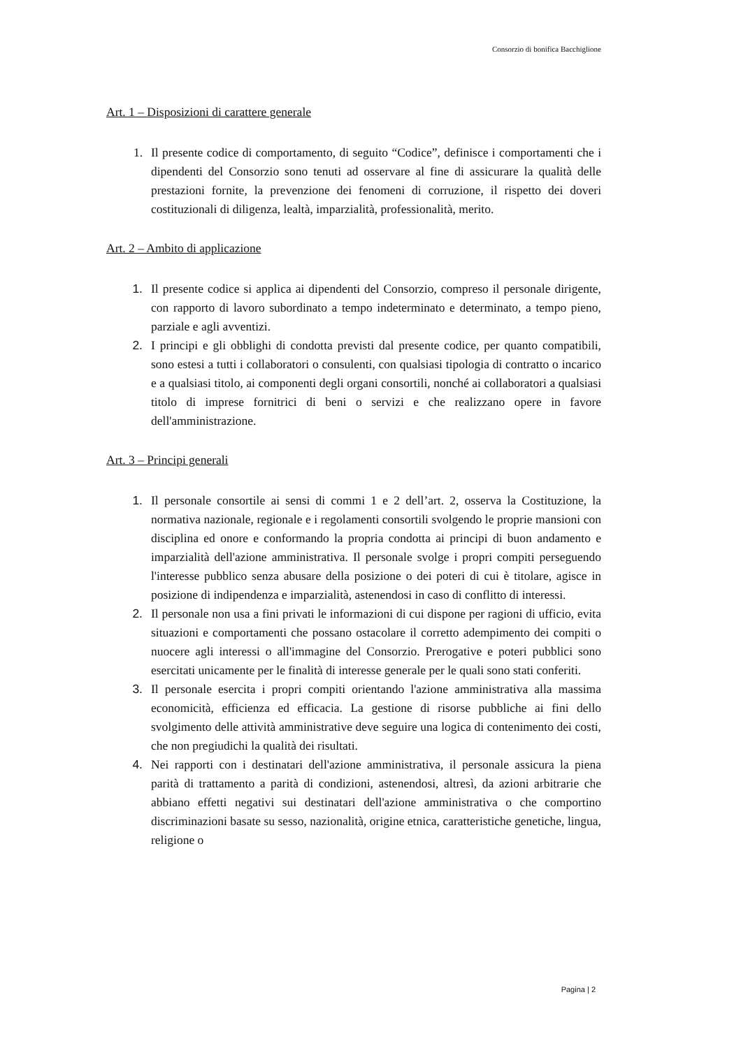Consorzio di bonifica Bacchiglione
Art. 1 – Disposizioni di carattere generale
1. Il presente codice di comportamento, di seguito “Codice”, definisce i comportamenti che i dipendenti del Consorzio sono tenuti ad osservare al fine di assicurare la qualità delle prestazioni fornite, la prevenzione dei fenomeni di corruzione, il rispetto dei doveri costituzionali di diligenza, lealtà, imparzialità, professionalità, merito.
Art. 2 – Ambito di applicazione
1. Il presente codice si applica ai dipendenti del Consorzio, compreso il personale dirigente, con rapporto di lavoro subordinato a tempo indeterminato e determinato, a tempo pieno, parziale e agli avventizi.
2. I principi e gli obblighi di condotta previsti dal presente codice, per quanto compatibili, sono estesi a tutti i collaboratori o consulenti, con qualsiasi tipologia di contratto o incarico e a qualsiasi titolo, ai componenti degli organi consortili, nonché ai collaboratori a qualsiasi titolo di imprese fornitrici di beni o servizi e che realizzano opere in favore dell'amministrazione.
Art. 3 – Principi generali
1. Il personale consortile ai sensi di commi 1 e 2 dell’art. 2, osserva la Costituzione, la normativa nazionale, regionale e i regolamenti consortili svolgendo le proprie mansioni con disciplina ed onore e conformando la propria condotta ai principi di buon andamento e imparzialità dell'azione amministrativa. Il personale svolge i propri compiti perseguendo l'interesse pubblico senza abusare della posizione o dei poteri di cui è titolare, agisce in posizione di indipendenza e imparzialità, astenendosi in caso di conflitto di interessi.
2. Il personale non usa a fini privati le informazioni di cui dispone per ragioni di ufficio, evita situazioni e comportamenti che possano ostacolare il corretto adempimento dei compiti o nuocere agli interessi o all'immagine del Consorzio. Prerogative e poteri pubblici sono esercitati unicamente per le finalità di interesse generale per le quali sono stati conferiti.
3. Il personale esercita i propri compiti orientando l'azione amministrativa alla massima economicità, efficienza ed efficacia. La gestione di risorse pubbliche ai fini dello svolgimento delle attività amministrative deve seguire una logica di contenimento dei costi, che non pregiudichi la qualità dei risultati.
4. Nei rapporti con i destinatari dell'azione amministrativa, il personale assicura la piena parità di trattamento a parità di condizioni, astenendosi, altresì, da azioni arbitrarie che abbiano effetti negativi sui destinatari dell'azione amministrativa o che comportino discriminazioni basate su sesso, nazionalità, origine etnica, caratteristiche genetiche, lingua, religione o
Pagina | 2